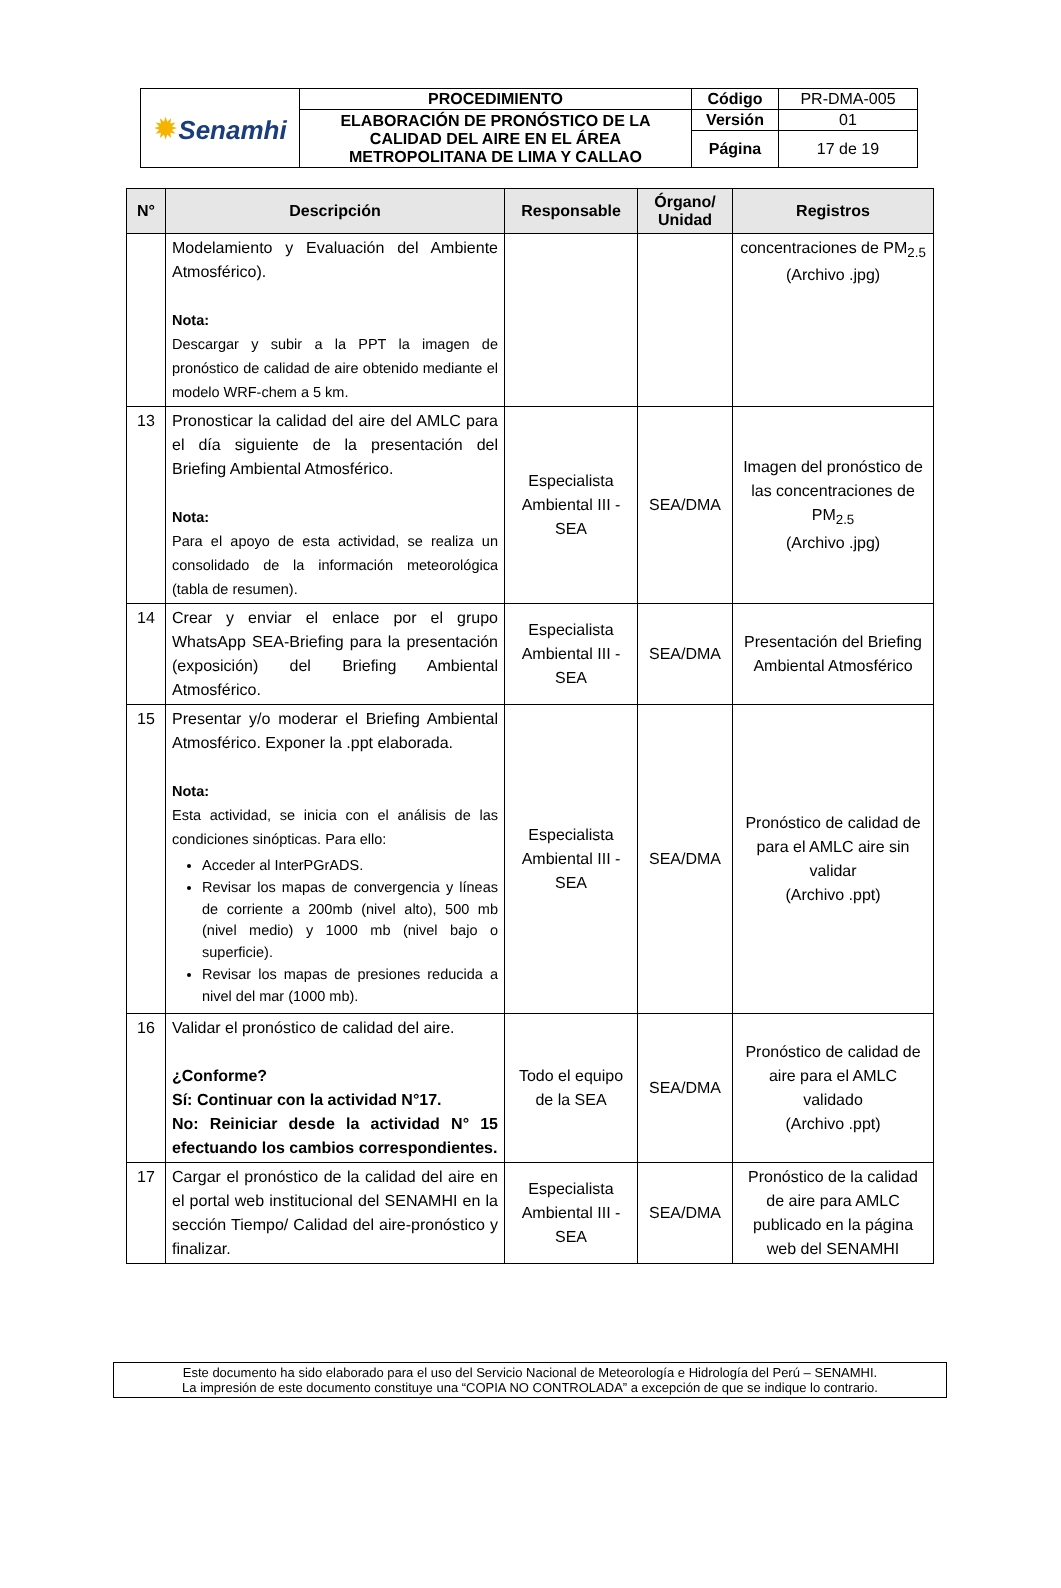| ✹ Senamhi | PROCEDIMIENTO | Código | PR-DMA-005 |
| | ELABORACIÓN DE PRONÓSTICO DE LA CALIDAD DEL AIRE EN EL ÁREA METROPOLITANA DE LIMA Y CALLAO | Versión | 01 |
| | | Página | 17 de 19 |
| N° | Descripción | Responsable | Órgano/ Unidad | Registros |
| --- | --- | --- | --- | --- |
| | Modelamiento y Evaluación del Ambiente Atmosférico). Nota: Descargar y subir a la PPT la imagen de pronóstico de calidad de aire obtenido mediante el modelo WRF-chem a 5 km. | | | concentraciones de PM<sub>2.5</sub> (Archivo .jpg) |
| 13 | Pronosticar la calidad del aire del AMLC para el día siguiente de la presentación del Briefing Ambiental Atmosférico. Nota: Para el apoyo de esta actividad, se realiza un consolidado de la información meteorológica (tabla de resumen). | Especialista Ambiental III - SEA | SEA/DMA | Imagen del pronóstico de las concentraciones de PM<sub>2.5</sub> (Archivo .jpg) |
| 14 | Crear y enviar el enlace por el grupo WhatsApp SEA-Briefing para la presentación (exposición) del Briefing Ambiental Atmosférico. | Especialista Ambiental III - SEA | SEA/DMA | Presentación del Briefing Ambiental Atmosférico |
| 15 | Presentar y/o moderar el Briefing Ambiental Atmosférico. Exponer la .ppt elaborada. Nota: Esta actividad, se inicia con el análisis de las condiciones sinópticas. Para ello: Acceder al InterPGrADS. Revisar los mapas de convergencia y líneas de corriente a 200mb (nivel alto), 500 mb (nivel medio) y 1000 mb (nivel bajo o superficie). Revisar los mapas de presiones reducida a nivel del mar (1000 mb). | Especialista Ambiental III - SEA | SEA/DMA | Pronóstico de calidad de para el AMLC aire sin validar (Archivo .ppt) |
| 16 | Validar el pronóstico de calidad del aire. ¿Conforme? Sí: Continuar con la actividad N°17. No: Reiniciar desde la actividad N° 15 efectuando los cambios correspondientes. | Todo el equipo de la SEA | SEA/DMA | Pronóstico de calidad de aire para el AMLC validado (Archivo .ppt) |
| 17 | Cargar el pronóstico de la calidad del aire en el portal web institucional del SENAMHI en la sección Tiempo/ Calidad del aire-pronóstico y finalizar. | Especialista Ambiental III - SEA | SEA/DMA | Pronóstico de la calidad de aire para AMLC publicado en la página web del SENAMHI |
Este documento ha sido elaborado para el uso del Servicio Nacional de Meteorología e Hidrología del Perú – SENAMHI.
La impresión de este documento constituye una “COPIA NO CONTROLADA” a excepción de que se indique lo contrario.